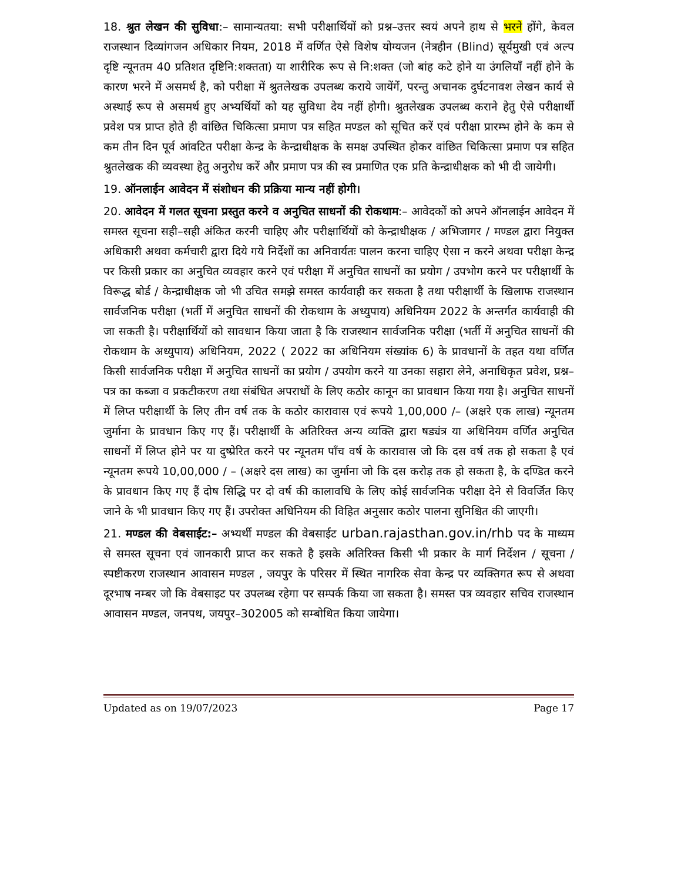18. श्रुत लेखन की सुविधा:– सामान्यतया: सभी परीक्षार्थियों को प्रश्न–उत्तर स्वयं अपने हाथ से भरने होंगे, केवल राजस्थान दिव्यांगजन अधिकार नियम, 2018 में वर्णित ऐसे विशेष योग्यजन (नेत्रहीन (Blind) सूर्यमुखी एवं अल्प दृष्टि न्यूनतम 40 प्रतिशत दृष्टिनि:शक्तता) या शारीरिक रूप से नि:शक्त (जो बांह कटे होने या उंगलियाँ नहीं होने के कारण भरने में असमर्थ है, को परीक्षा में श्रुतलेखक उपलब्ध कराये जायेंगें, परन्तु अचानक दुर्घटनावश लेखन कार्य से अस्थाई रूप से असमर्थ हुए अभ्यर्थियों को यह सुविधा देय नहीं होगी। श्रुतलेखक उपलब्ध कराने हेतु ऐसे परीक्षार्थी प्रवेश पत्र प्राप्त होते ही वांछित चिकित्सा प्रमाण पत्र सहित मण्डल को सूचित करें एवं परीक्षा प्रारम्भ होने के कम से कम तीन दिन पूर्व आंवटित परीक्षा केन्द्र के केन्द्राधीक्षक के समक्ष उपस्थित होकर वांछित चिकित्सा प्रमाण पत्र सहित श्रुतलेखक की व्यवस्था हेतु अनुरोध करें और प्रमाण पत्र की स्व प्रमाणित एक प्रति केन्द्राधीक्षक को भी दी जायेगी।
19. ऑनलाईन आवेदन में संशोधन की प्रक्रिया मान्य नहीं होगी।
20. आवेदन में गलत सूचना प्रस्तुत करने व अनुचित साधनों की रोकथाम:– आवेदकों को अपने ऑनलाईन आवेदन में समस्त सूचना सही–सही अंकित करनी चाहिए और परीक्षार्थियों को केन्द्राधीक्षक / अभिजागर / मण्डल द्वारा नियुक्त अधिकारी अथवा कर्मचारी द्वारा दिये गये निर्देशों का अनिवार्यतः पालन करना चाहिए ऐसा न करने अथवा परीक्षा केन्द्र पर किसी प्रकार का अनुचित व्यवहार करने एवं परीक्षा में अनुचित साधनों का प्रयोग / उपभोग करने पर परीक्षार्थी के विरूद्ध बोर्ड / केन्द्राधीक्षक जो भी उचित समझे समस्त कार्यवाही कर सकता है तथा परीक्षार्थी के खिलाफ राजस्थान सार्वजनिक परीक्षा (भर्ती में अनुचित साधनों की रोकथाम के अध्युपाय) अधिनियम 2022 के अन्तर्गत कार्यवाही की जा सकती है। परीक्षार्थियों को सावधान किया जाता है कि राजस्थान सार्वजनिक परीक्षा (भर्ती में अनुचित साधनों की रोकथाम के अध्युपाय) अधिनियम, 2022 ( 2022 का अधिनियम संख्यांक 6) के प्रावधानों के तहत यथा वर्णित किसी सार्वजनिक परीक्षा में अनुचित साधनों का प्रयोग / उपयोग करने या उनका सहारा लेने, अनाधिकृत प्रवेश, प्रश्न–पत्र का कब्जा व प्रकटीकरण तथा संबंधित अपराधों के लिए कठोर कानून का प्रावधान किया गया है। अनुचित साधनों में लिप्त परीक्षार्थी के लिए तीन वर्ष तक के कठोर कारावास एवं रूपये 1,00,000 /– (अक्षरे एक लाख) न्यूनतम जुर्माना के प्रावधान किए गए हैं। परीक्षार्थी के अतिरिक्त अन्य व्यक्ति द्वारा षड्यंत्र या अधिनियम वर्णित अनुचित साधनों में लिप्त होने पर या दुष्प्रेरित करने पर न्यूनतम पाँच वर्ष के कारावास जो कि दस वर्ष तक हो सकता है एवं न्यूनतम रूपये 10,00,000 / – (अक्षरे दस लाख) का जुर्माना जो कि दस करोड़ तक हो सकता है, के दण्डित करने के प्रावधान किए गए हैं दोष सिद्धि पर दो वर्ष की कालावधि के लिए कोई सार्वजनिक परीक्षा देने से विवर्जित किए जाने के भी प्रावधान किए गए हैं। उपरोक्त अधिनियम की विहित अनुसार कठोर पालना सुनिश्चित की जाएगी।
21. मण्डल की वेबसाईट:– अभ्यर्थी मण्डल की वेबसाईट urban.rajasthan.gov.in/rhb पद के माध्यम से समस्त सूचना एवं जानकारी प्राप्त कर सकते है इसके अतिरिक्त किसी भी प्रकार के मार्ग निर्देशन / सूचना / स्पष्टीकरण राजस्थान आवासन मण्डल , जयपुर के परिसर में स्थित नागरिक सेवा केन्द्र पर व्यक्तिगत रूप से अथवा दूरभाष नम्बर जो कि वेबसाइट पर उपलब्ध रहेगा पर सम्पर्क किया जा सकता है। समस्त पत्र व्यवहार सचिव राजस्थान आवासन मण्डल, जनपथ, जयपुर–302005 को सम्बोधित किया जायेगा।
Updated as on 19/07/2023 Page 17